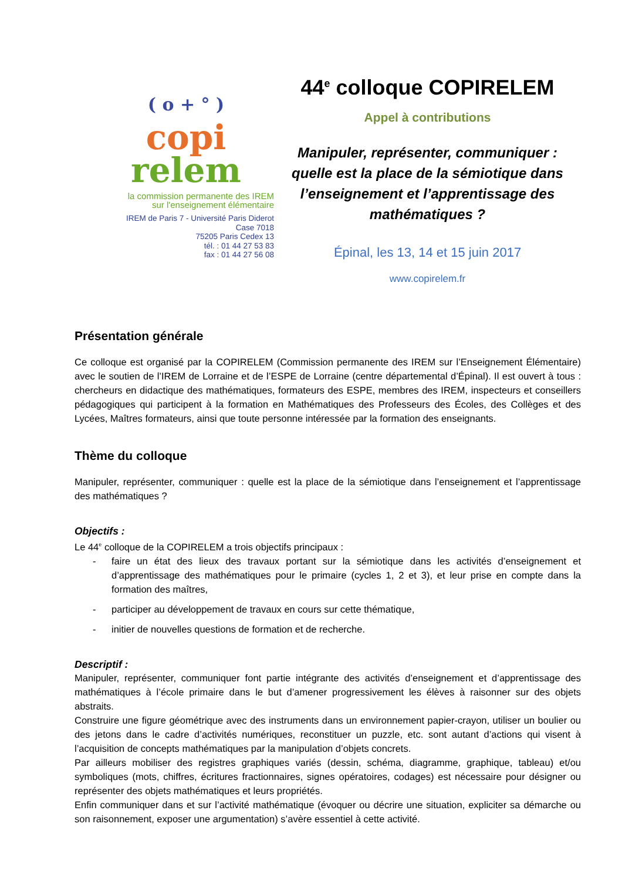( o + ° )
copi
relem
la commission permanente des IREM
sur l'enseignement élémentaire
IREM de Paris 7 - Université Paris Diderot
Case 7018
75205 Paris Cedex 13
tél. : 01 44 27 53 83
fax : 01 44 27 56 08
44<sup>e</sup> colloque COPIRELEM
Appel à contributions
Manipuler, représenter, communiquer :
quelle est la place de la sémiotique dans
l’enseignement et l’apprentissage des
mathématiques ?
Épinal, les 13, 14 et 15 juin 2017
www.copirelem.fr
Présentation générale
Ce colloque est organisé par la COPIRELEM (Commission permanente des IREM sur l’Enseignement Élémentaire) avec le soutien de l’IREM de Lorraine et de l’ESPE de Lorraine (centre départemental d’Épinal). Il est ouvert à tous : chercheurs en didactique des mathématiques, formateurs des ESPE, membres des IREM, inspecteurs et conseillers pédagogiques qui participent à la formation en Mathématiques des Professeurs des Écoles, des Collèges et des Lycées, Maîtres formateurs, ainsi que toute personne intéressée par la formation des enseignants.
Thème du colloque
Manipuler, représenter, communiquer : quelle est la place de la sémiotique dans l’enseignement et l’apprentissage des mathématiques ?
Objectifs :
Le 44<sup>e</sup> colloque de la COPIRELEM a trois objectifs principaux :
- faire un état des lieux des travaux portant sur la sémiotique dans les activités d’enseignement et d’apprentissage des mathématiques pour le primaire (cycles 1, 2 et 3), et leur prise en compte dans la formation des maîtres,
- participer au développement de travaux en cours sur cette thématique,
- initier de nouvelles questions de formation et de recherche.
Descriptif :
Manipuler, représenter, communiquer font partie intégrante des activités d’enseignement et d’apprentissage des mathématiques à l’école primaire dans le but d’amener progressivement les élèves à raisonner sur des objets abstraits.
Construire une figure géométrique avec des instruments dans un environnement papier-crayon, utiliser un boulier ou des jetons dans le cadre d’activités numériques, reconstituer un puzzle, etc. sont autant d’actions qui visent à l’acquisition de concepts mathématiques par la manipulation d’objets concrets.
Par ailleurs mobiliser des registres graphiques variés (dessin, schéma, diagramme, graphique, tableau) et/ou symboliques (mots, chiffres, écritures fractionnaires, signes opératoires, codages) est nécessaire pour désigner ou représenter des objets mathématiques et leurs propriétés.
Enfin communiquer dans et sur l’activité mathématique (évoquer ou décrire une situation, expliciter sa démarche ou son raisonnement, exposer une argumentation) s’avère essentiel à cette activité.